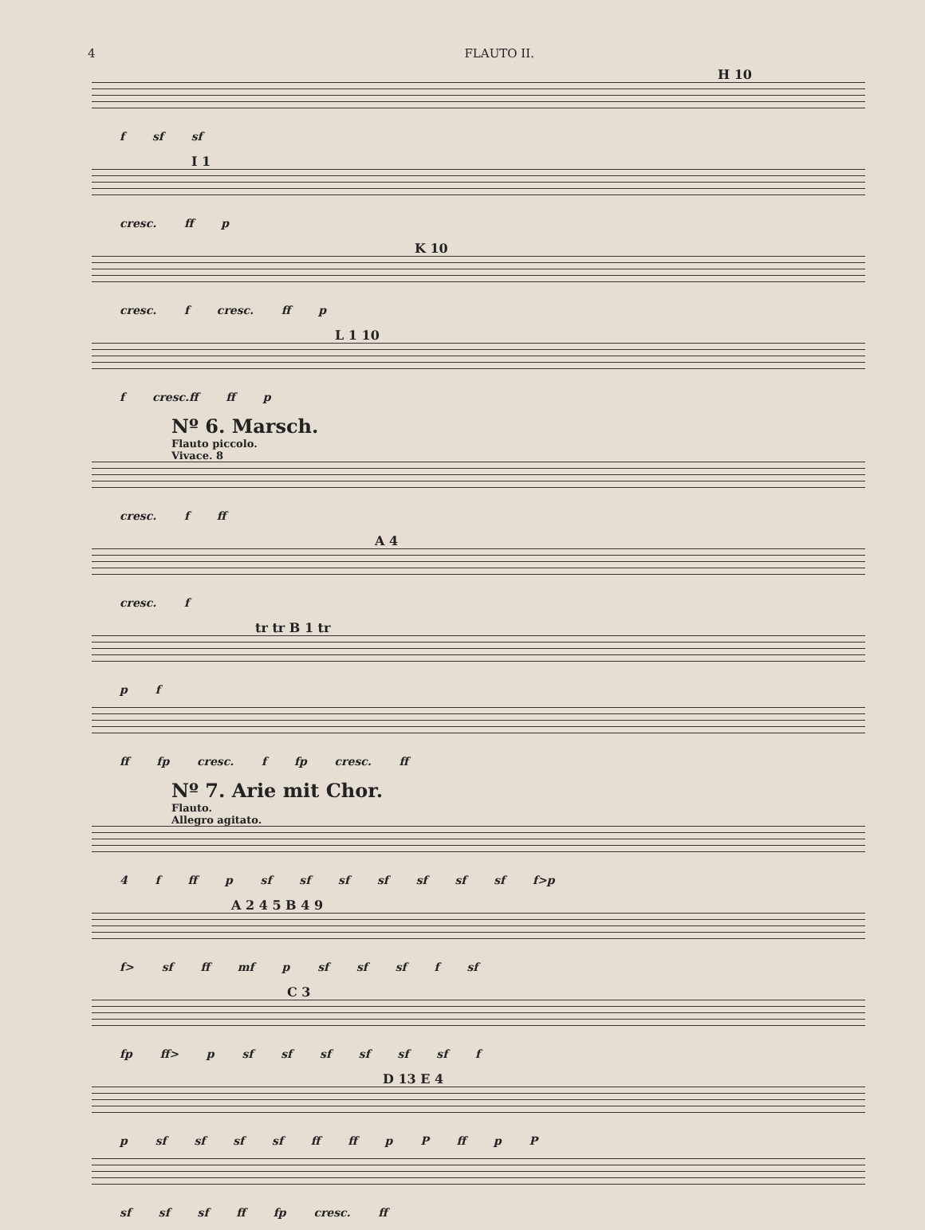4 FLAUTO II.
H 10
f sf sf
I 1
cresc. ff p
K 10
cresc. f cresc. ff p
L 1 10
f cresc.ff ff p
Nº 6. Marsch.
Flauto piccolo.
Vivace. 8
cresc. f ff
A 4
cresc. f
tr tr B 1 tr
p f
ff fp cresc. f fp cresc. ff
Nº 7. Arie mit Chor.
Flauto.
Allegro agitato.
4 f ff p sf sf sf sf sf sf sf f>p
A 2 4 5 B 4 9
f> sf ff mf p sf sf sf f sf
C 3
fp ff> p sf sf sf sf sf sf f
D 13 E 4
p sf sf sf sf ff ff p P ff p P
sf sf sf ff fp cresc. ff